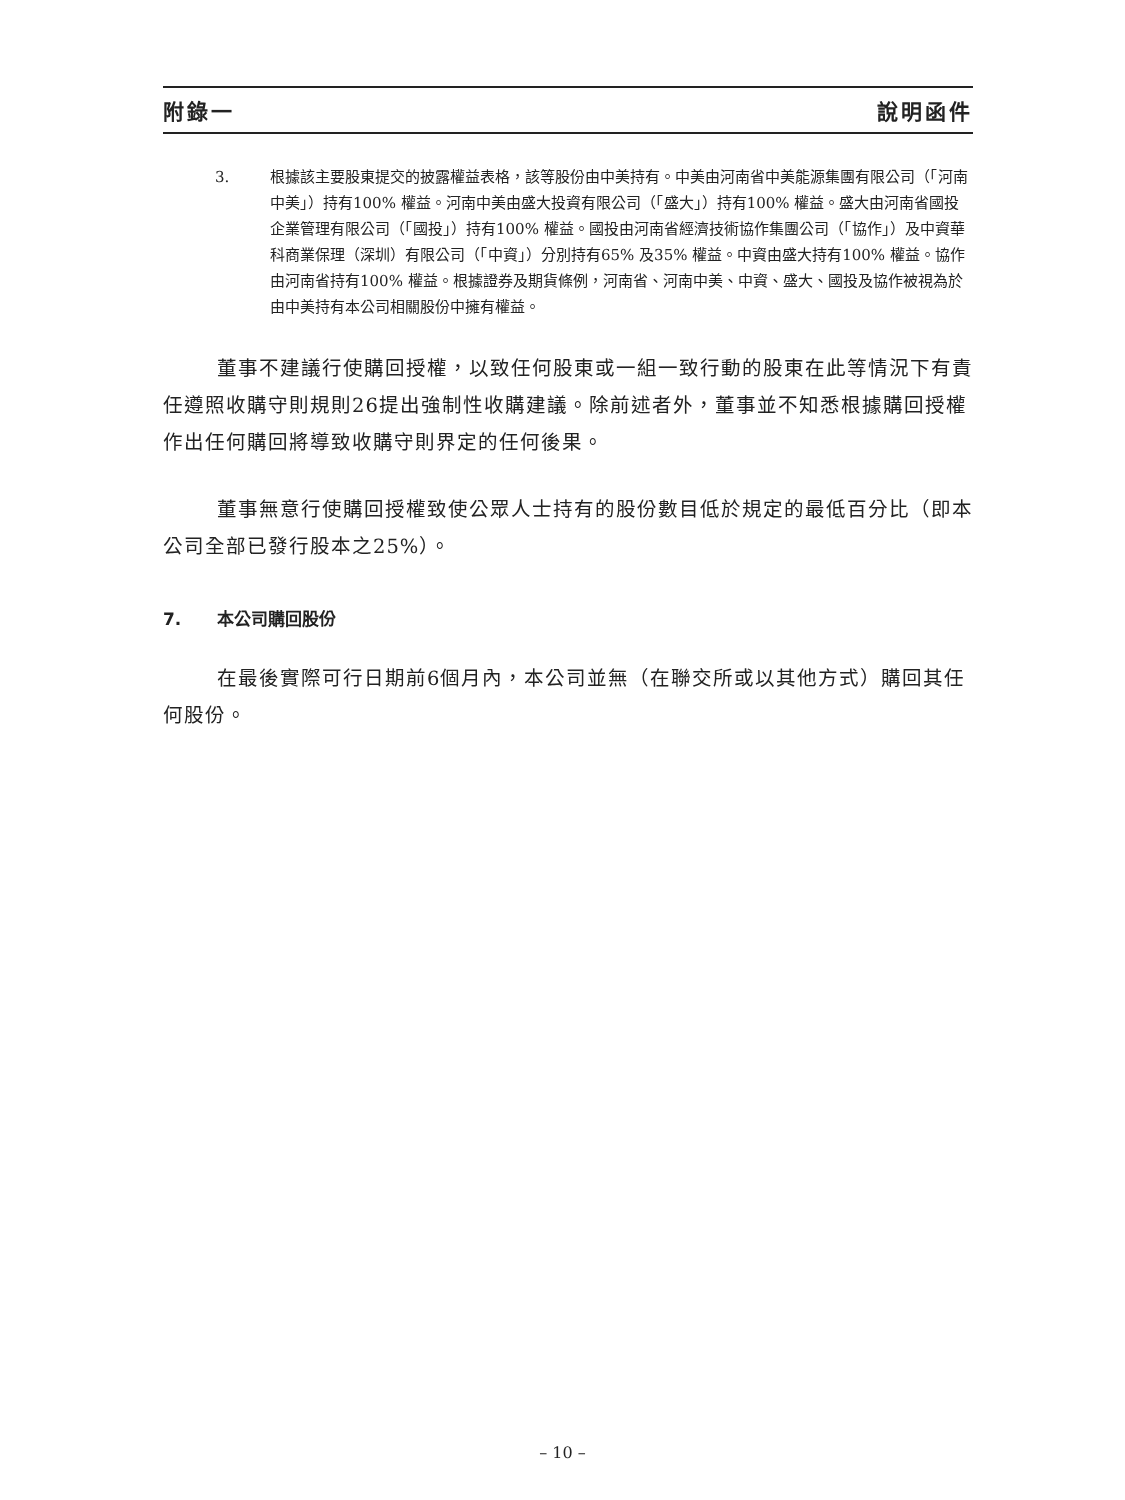附錄一 說明函件
3. 根據該主要股東提交的披露權益表格，該等股份由中美持有。中美由河南省中美能源集團有限公司（「河南中美」）持有100% 權益。河南中美由盛大投資有限公司（「盛大」）持有100% 權益。盛大由河南省國投企業管理有限公司（「國投」）持有100% 權益。國投由河南省經濟技術協作集團公司（「協作」）及中資華科商業保理（深圳）有限公司（「中資」）分別持有65% 及35% 權益。中資由盛大持有100% 權益。協作由河南省持有100% 權益。根據證券及期貨條例，河南省、河南中美、中資、盛大、國投及協作被視為於由中美持有本公司相關股份中擁有權益。
董事不建議行使購回授權，以致任何股東或一組一致行動的股東在此等情況下有責任遵照收購守則規則26提出強制性收購建議。除前述者外，董事並不知悉根據購回授權作出任何購回將導致收購守則界定的任何後果。
董事無意行使購回授權致使公眾人士持有的股份數目低於規定的最低百分比（即本公司全部已發行股本之25%）。
7. 本公司購回股份
在最後實際可行日期前6個月內，本公司並無（在聯交所或以其他方式）購回其任何股份。
– 10 –